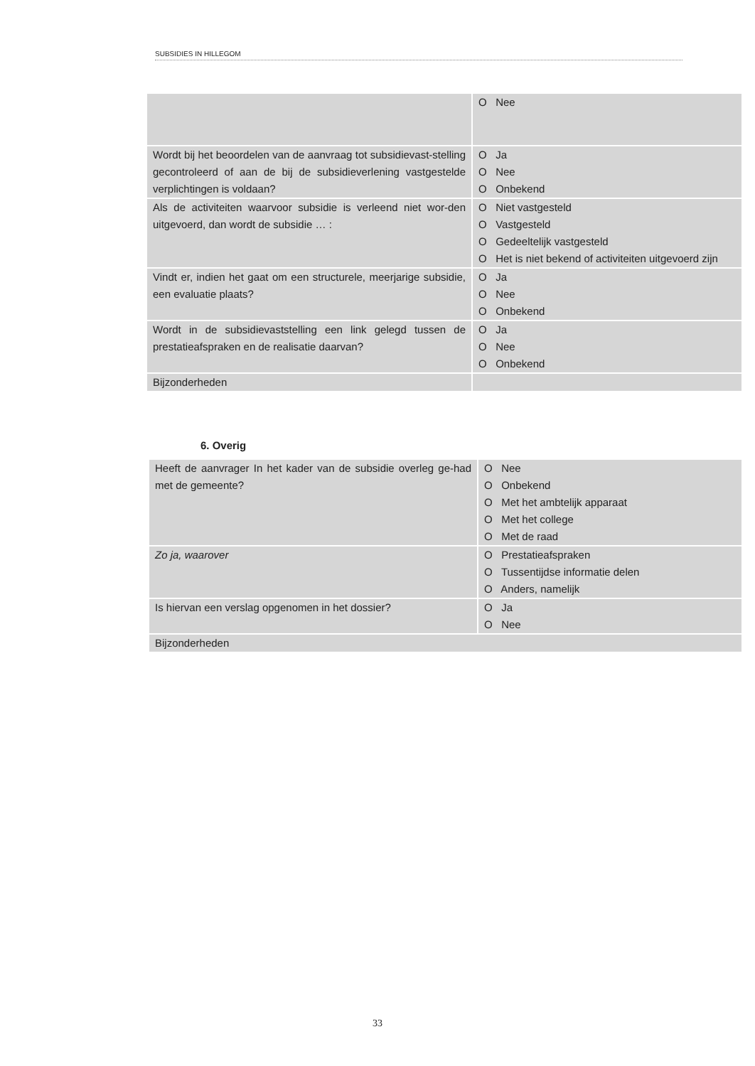SUBSIDIES IN HILLEGOM
| | O Nee |
| Wordt bij het beoordelen van de aanvraag tot subsidievast-stelling gecontroleerd of aan de bij de subsidieverlening vastgestelde verplichtingen is voldaan? | O Ja O Nee O Onbekend |
| Als de activiteiten waarvoor subsidie is verleend niet wor-den uitgevoerd, dan wordt de subsidie … : | O Niet vastgesteld O Vastgesteld O Gedeeltelijk vastgesteld O Het is niet bekend of activiteiten uitgevoerd zijn |
| Vindt er, indien het gaat om een structurele, meerjarige subsidie, een evaluatie plaats? | O Ja O Nee O Onbekend |
| Wordt in de subsidievaststelling een link gelegd tussen de prestatieafspraken en de realisatie daarvan? | O Ja O Nee O Onbekend |
| Bijzonderheden | |
6. Overig
| Heeft de aanvrager In het kader van de subsidie overleg ge-had met de gemeente? | O Nee O Onbekend O Met het ambtelijk apparaat O Met het college O Met de raad |
| Zo ja, waarover | O Prestatieafspraken O Tussentijdse informatie delen O Anders, namelijk |
| Is hiervan een verslag opgenomen in het dossier? | O Ja O Nee |
| Bijzonderheden | |
33